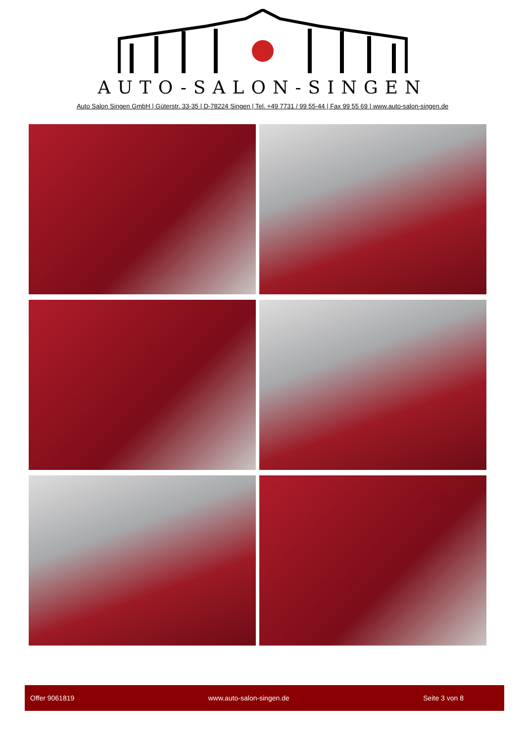AUTO-SALON-SINGEN
Auto Salon Singen GmbH | Güterstr. 33-35 | D-78224 Singen | Tel. +49 7731 / 99 55-44 | Fax 99 55 69 | www.auto-salon-singen.de
Offer 9061819 www.auto-salon-singen.de Seite 3 von 8